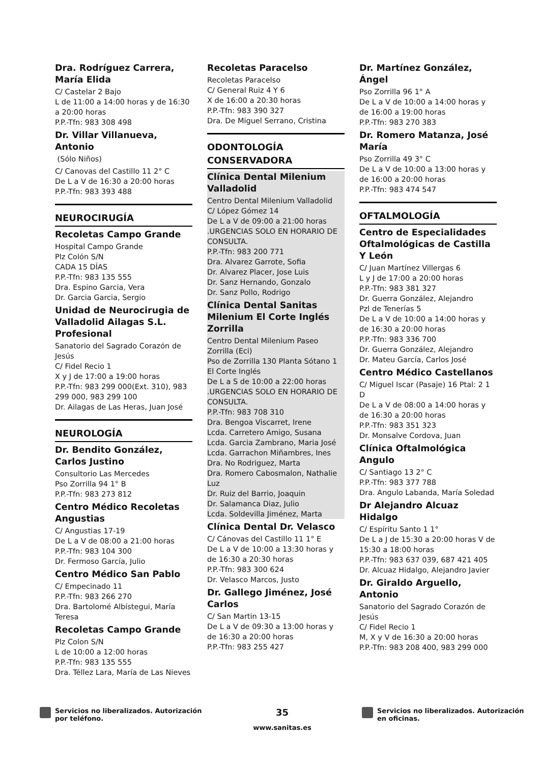Dra. Rodríguez Carrera, María Elida
C/ Castelar 2 Bajo
L de 11:00 a 14:00 horas y de 16:30 a 20:00 horas
P.P.-Tfn: 983 308 498
Dr. Villar Villanueva, Antonio
(Sólo Niños)
C/ Canovas del Castillo 11 2° C
De L a V de 16:30 a 20:00 horas
P.P.-Tfn: 983 393 488
NEUROCIRUGÍA
Recoletas Campo Grande
Hospital Campo Grande
Plz Colón S/N
CADA 15 DÍAS
P.P.-Tfn: 983 135 555
Dra. Espino Garcia, Vera
Dr. Garcia Garcia, Sergio
Unidad de Neurocirugia de Valladolid Ailagas S.L. Profesional
Sanatorio del Sagrado Corazón de Jesús
C/ Fidel Recio 1
X y J de 17:00 a 19:00 horas
P.P.-Tfn: 983 299 000(Ext. 310), 983 299 000, 983 299 100
Dr. Ailagas de Las Heras, Juan José
NEUROLOGÍA
Dr. Bendito González, Carlos Justino
Consultorio Las Mercedes
Pso Zorrilla 94 1° B
P.P.-Tfn: 983 273 812
Centro Médico Recoletas Angustias
C/ Angustias 17-19
De L a V de 08:00 a 21:00 horas
P.P.-Tfn: 983 104 300
Dr. Fermoso García, Julio
Centro Médico San Pablo
C/ Empecinado 11
P.P.-Tfn: 983 266 270
Dra. Bartolomé Albístegui, María Teresa
Recoletas Campo Grande
Plz Colon S/N
L de 10:00 a 12:00 horas
P.P.-Tfn: 983 135 555
Dra. Téllez Lara, María de Las Nieves
Recoletas Paracelso
Recoletas Paracelso
C/ General Ruiz 4 Y 6
X de 16:00 a 20:30 horas
P.P.-Tfn: 983 390 327
Dra. De Miguel Serrano, Cristina
ODONTOLOGÍA CONSERVADORA
Clínica Dental Milenium Valladolid
Centro Dental Milenium Valladolid
C/ López Gómez 14
De L a V de 09:00 a 21:00 horas .URGENCIAS SOLO EN HORARIO DE CONSULTA.
P.P.-Tfn: 983 200 771
Dra. Alvarez Garrote, Sofia
Dr. Alvarez Placer, Jose Luis
Dr. Sanz Hernando, Gonzalo
Dr. Sanz Pollo, Rodrigo
Clínica Dental Sanitas Milenium El Corte Inglés Zorrilla
Centro Dental Milenium Paseo Zorrilla (Eci)
Pso de Zorrilla 130 Planta Sótano 1 El Corte Inglés
De L a S de 10:00 a 22:00 horas .URGENCIAS SOLO EN HORARIO DE CONSULTA.
P.P.-Tfn: 983 708 310
Dra. Bengoa Viscarret, Irene
Lcda. Carretero Amigo, Susana
Lcda. Garcia Zambrano, Maria José
Lcda. Garrachon Miñambres, Ines
Dra. No Rodriguez, Marta
Dra. Romero Cabosmalon, Nathalie Luz
Dr. Ruiz del Barrio, Joaquin
Dr. Salamanca Diaz, Julio
Lcda. Soldevilla Jiménez, Marta
Clínica Dental Dr. Velasco
C/ Cánovas del Castillo 11 1° E
De L a V de 10:00 a 13:30 horas y de 16:30 a 20:30 horas
P.P.-Tfn: 983 300 624
Dr. Velasco Marcos, Justo
Dr. Gallego Jiménez, José Carlos
C/ San Martin 13-15
De L a V de 09:30 a 13:00 horas y de 16:30 a 20:00 horas
P.P.-Tfn: 983 255 427
Dr. Martínez González, Ángel
Pso Zorrilla 96 1° A
De L a V de 10:00 a 14:00 horas y de 16:00 a 19:00 horas
P.P.-Tfn: 983 270 383
Dr. Romero Matanza, José María
Pso Zorrilla 49 3° C
De L a V de 10:00 a 13:00 horas y de 16:00 a 20:00 horas
P.P.-Tfn: 983 474 547
OFTALMOLOGÍA
Centro de Especialidades Oftalmológicas de Castilla Y León
C/ Juan Martínez Villergas 6
L y J de 17:00 a 20:00 horas
P.P.-Tfn: 983 381 327
Dr. Guerra González, Alejandro
Pzl de Tenerías 5
De L a V de 10:00 a 14:00 horas y de 16:30 a 20:00 horas
P.P.-Tfn: 983 336 700
Dr. Guerra González, Alejandro
Dr. Mateu García, Carlos José
Centro Médico Castellanos
C/ Miguel Iscar (Pasaje) 16 Ptal: 2 1 D
De L a V de 08:00 a 14:00 horas y de 16:30 a 20:00 horas
P.P.-Tfn: 983 351 323
Dr. Monsalve Cordova, Juan
Clínica Oftalmológica Angulo
C/ Santiago 13 2° C
P.P.-Tfn: 983 377 788
Dra. Angulo Labanda, María Soledad
Dr Alejandro Alcuaz Hidalgo
C/ Espíritu Santo 1 1°
De L a J de 15:30 a 20:00 horas V de 15:30 a 18:00 horas
P.P.-Tfn: 983 637 039, 687 421 405
Dr. Alcuaz Hidalgo, Alejandro Javier
Dr. Giraldo Arguello, Antonio
Sanatorio del Sagrado Corazón de Jesús
C/ Fidel Recio 1
M, X y V de 16:30 a 20:00 horas
P.P.-Tfn: 983 208 400, 983 299 000
Servicios no liberalizados. Autorización por teléfono.
35
www.sanitas.es
Servicios no liberalizados. Autorización en oficinas.